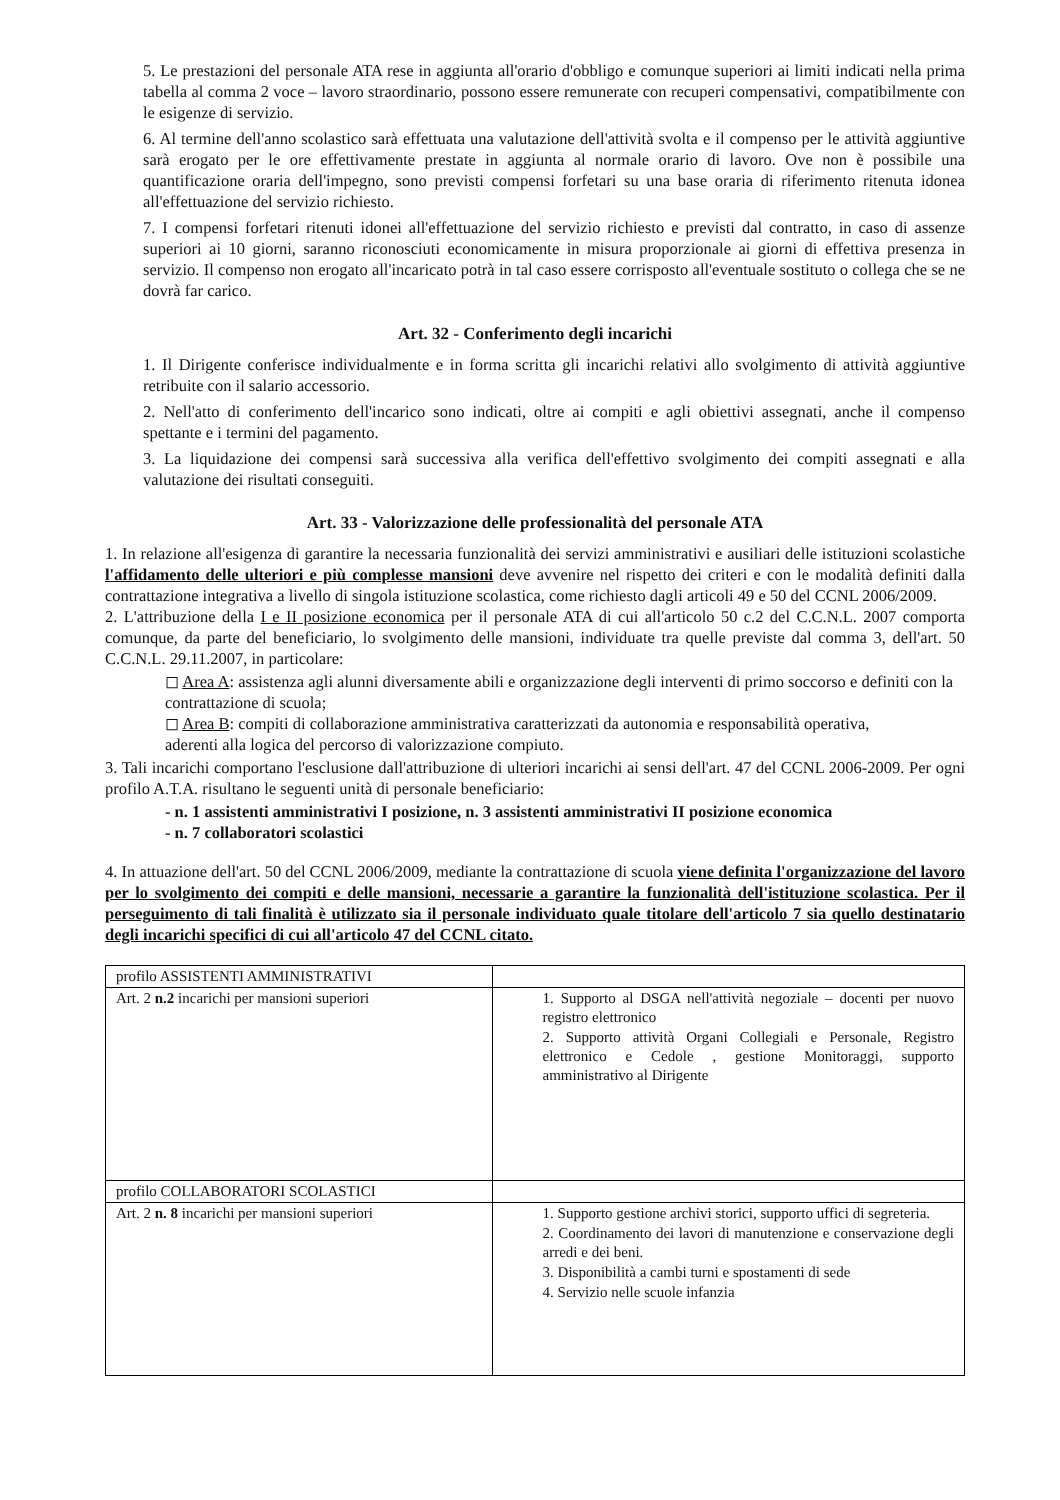5. Le prestazioni del personale ATA rese in aggiunta all'orario d'obbligo e comunque superiori ai limiti indicati nella prima tabella al comma 2 voce – lavoro straordinario, possono essere remunerate con recuperi compensativi, compatibilmente con le esigenze di servizio.
6. Al termine dell'anno scolastico sarà effettuata una valutazione dell'attività svolta e il compenso per le attività aggiuntive sarà erogato per le ore effettivamente prestate in aggiunta al normale orario di lavoro. Ove non è possibile una quantificazione oraria dell'impegno, sono previsti compensi forfetari su una base oraria di riferimento ritenuta idonea all'effettuazione del servizio richiesto.
7. I compensi forfetari ritenuti idonei all'effettuazione del servizio richiesto e previsti dal contratto, in caso di assenze superiori ai 10 giorni, saranno riconosciuti economicamente in misura proporzionale ai giorni di effettiva presenza in servizio. Il compenso non erogato all'incaricato potrà in tal caso essere corrisposto all'eventuale sostituto o collega che se ne dovrà far carico.
Art. 32 - Conferimento degli incarichi
1. Il Dirigente conferisce individualmente e in forma scritta gli incarichi relativi allo svolgimento di attività aggiuntive retribuite con il salario accessorio.
2. Nell'atto di conferimento dell'incarico sono indicati, oltre ai compiti e agli obiettivi assegnati, anche il compenso spettante e i termini del pagamento.
3. La liquidazione dei compensi sarà successiva alla verifica dell'effettivo svolgimento dei compiti assegnati e alla valutazione dei risultati conseguiti.
Art. 33 - Valorizzazione delle professionalità del personale ATA
1. In relazione all'esigenza di garantire la necessaria funzionalità dei servizi amministrativi e ausiliari delle istituzioni scolastiche l'affidamento delle ulteriori e più complesse mansioni deve avvenire nel rispetto dei criteri e con le modalità definiti dalla contrattazione integrativa a livello di singola istituzione scolastica, come richiesto dagli articoli 49 e 50 del CCNL 2006/2009.
2. L'attribuzione della I e II posizione economica per il personale ATA di cui all'articolo 50 c.2 del C.C.N.L. 2007 comporta comunque, da parte del beneficiario, lo svolgimento delle mansioni, individuate tra quelle previste dal comma 3, dell'art. 50 C.C.N.L. 29.11.2007, in particolare:
◻ Area A: assistenza agli alunni diversamente abili e organizzazione degli interventi di primo soccorso e definiti con la contrattazione di scuola;
◻ Area B: compiti di collaborazione amministrativa caratterizzati da autonomia e responsabilità operativa,
aderenti alla logica del percorso di valorizzazione compiuto.
3. Tali incarichi comportano l'esclusione dall'attribuzione di ulteriori incarichi ai sensi dell'art. 47 del CCNL 2006-2009. Per ogni profilo A.T.A. risultano le seguenti unità di personale beneficiario:
- n. 1 assistenti amministrativi I posizione, n. 3 assistenti amministrativi II posizione economica
- n. 7 collaboratori scolastici
4. In attuazione dell'art. 50 del CCNL 2006/2009, mediante la contrattazione di scuola viene definita l'organizzazione del lavoro per lo svolgimento dei compiti e delle mansioni, necessarie a garantire la funzionalità dell'istituzione scolastica. Per il perseguimento di tali finalità è utilizzato sia il personale individuato quale titolare dell'articolo 7 sia quello destinatario degli incarichi specifici di cui all'articolo 47 del CCNL citato.
| profilo ASSISTENTI AMMINISTRATIVI | |
| Art. 2 n.2 incarichi per mansioni superiori | 1. Supporto al DSGA nell'attività negoziale – docenti per nuovo registro elettronico 2. Supporto attività Organi Collegiali e Personale, Registro elettronico e Cedole , gestione Monitoraggi, supporto amministrativo al Dirigente |
| profilo COLLABORATORI SCOLASTICI | |
| Art. 2 n. 8 incarichi per mansioni superiori | 1. Supporto gestione archivi storici, supporto uffici di segreteria. 2. Coordinamento dei lavori di manutenzione e conservazione degli arredi e dei beni. 3. Disponibilità a cambi turni e spostamenti di sede 4. Servizio nelle scuole infanzia |